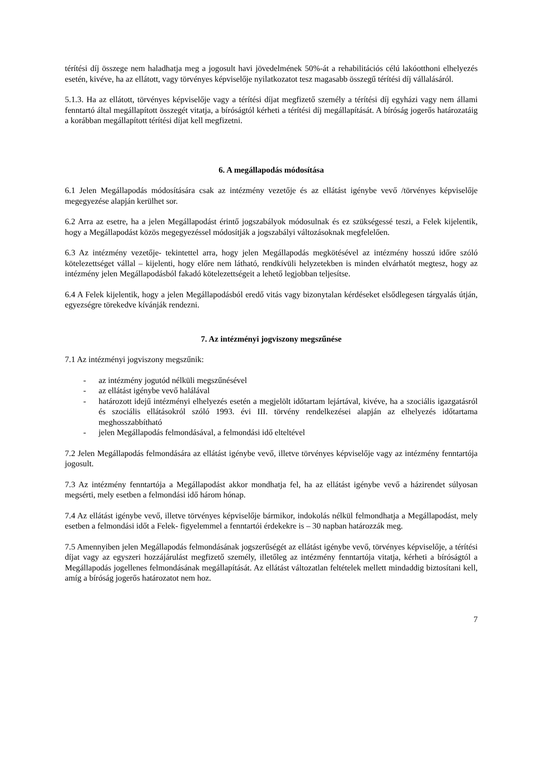térítési díj összege nem haladhatja meg a jogosult havi jövedelmének 50%-át a rehabilitációs célú lakóotthoni elhelyezés esetén, kivéve, ha az ellátott, vagy törvényes képviselője nyilatkozatot tesz magasabb összegű térítési díj vállalásáról.
5.1.3. Ha az ellátott, törvényes képviselője vagy a térítési díjat megfizető személy a térítési díj egyházi vagy nem állami fenntartó által megállapított összegét vitatja, a bíróságtól kérheti a térítési díj megállapítását. A bíróság jogerős határozatáig a korábban megállapított térítési díjat kell megfizetni.
6. A megállapodás módosítása
6.1 Jelen Megállapodás módosítására csak az intézmény vezetője és az ellátást igénybe vevő /törvényes képviselője megegyezése alapján kerülhet sor.
6.2 Arra az esetre, ha a jelen Megállapodást érintő jogszabályok módosulnak és ez szükségessé teszi, a Felek kijelentik, hogy a Megállapodást közös megegyezéssel módosítják a jogszabályi változásoknak megfelelően.
6.3 Az intézmény vezetője- tekintettel arra, hogy jelen Megállapodás megkötésével az intézmény hosszú időre szóló kötelezettséget vállal – kijelenti, hogy előre nem látható, rendkívüli helyzetekben is minden elvárhatót megtesz, hogy az intézmény jelen Megállapodásból fakadó kötelezettségeit a lehető legjobban teljesítse.
6.4 A Felek kijelentik, hogy a jelen Megállapodásból eredő vitás vagy bizonytalan kérdéseket elsődlegesen tárgyalás útján, egyezségre törekedve kívánják rendezni.
7. Az intézményi jogviszony megszűnése
7.1 Az intézményi jogviszony megszűnik:
- az intézmény jogutód nélküli megszűnésével
- az ellátást igénybe vevő halálával
- határozott idejű intézményi elhelyezés esetén a megjelölt időtartam lejártával, kivéve, ha a szociális igazgatásról és szociális ellátásokról szóló 1993. évi III. törvény rendelkezései alapján az elhelyezés időtartama meghosszabbítható
- jelen Megállapodás felmondásával, a felmondási idő elteltével
7.2 Jelen Megállapodás felmondására az ellátást igénybe vevő, illetve törvényes képviselője vagy az intézmény fenntartója jogosult.
7.3 Az intézmény fenntartója a Megállapodást akkor mondhatja fel, ha az ellátást igénybe vevő a házirendet súlyosan megsérti, mely esetben a felmondási idő három hónap.
7.4 Az ellátást igénybe vevő, illetve törvényes képviselője bármikor, indokolás nélkül felmondhatja a Megállapodást, mely esetben a felmondási időt a Felek- figyelemmel a fenntartói érdekekre is – 30 napban határozzák meg.
7.5 Amennyiben jelen Megállapodás felmondásának jogszerűségét az ellátást igénybe vevő, törvényes képviselője, a térítési díjat vagy az egyszeri hozzájárulást megfizető személy, illetőleg az intézmény fenntartója vitatja, kérheti a bíróságtól a Megállapodás jogellenes felmondásának megállapítását. Az ellátást változatlan feltételek mellett mindaddig biztosítani kell, amíg a bíróság jogerős határozatot nem hoz.
7